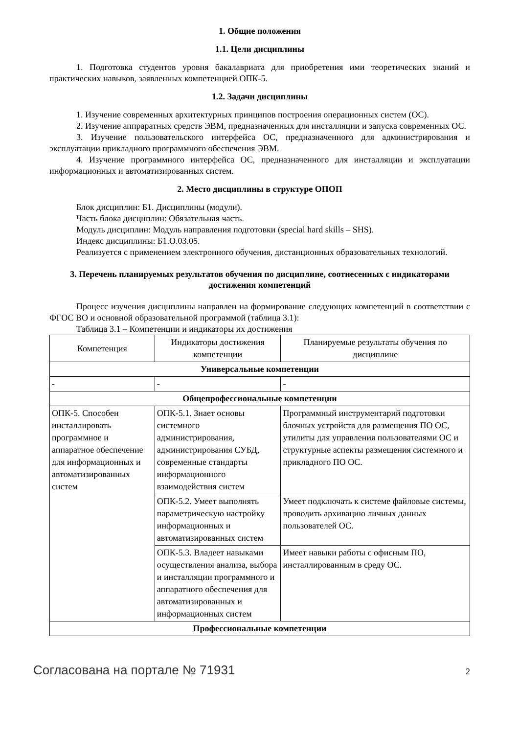1. Общие положения
1.1. Цели дисциплины
1. Подготовка студентов уровня бакалавриата для приобретения ими теоретических знаний и практических навыков, заявленных компетенцией ОПК-5.
1.2. Задачи дисциплины
1. Изучение современных архитектурных принципов построения операционных систем (ОС).
2. Изучение аппраратных средств ЭВМ, предназначенных для инсталляции и запуска современных ОС.
3. Изучение пользовательского интерфейса ОС, предназначенного для администрирования и эксплуатации прикладного программного обеспечения ЭВМ.
4. Изучение программного интерфейса ОС, предназначенного для инсталляции и эксплуатации информационных и автоматизированных систем.
2. Место дисциплины в структуре ОПОП
Блок дисциплин: Б1. Дисциплины (модули).
Часть блока дисциплин: Обязательная часть.
Модуль дисциплин: Модуль направления подготовки (special hard skills – SHS).
Индекс дисциплины: Б1.О.03.05.
Реализуется с применением электронного обучения, дистанционных образовательных технологий.
3. Перечень планируемых результатов обучения по дисциплине, соотнесенных с индикаторами достижения компетенций
Процесс изучения дисциплины направлен на формирование следующих компетенций в соответствии с ФГОС ВО и основной образовательной программой (таблица 3.1):
Таблица 3.1 – Компетенции и индикаторы их достижения
| Компетенция | Индикаторы достижения компетенции | Планируемые результаты обучения по дисциплине |
| --- | --- | --- |
| Универсальные компетенции | | |
| - | - | - |
| Общепрофессиональные компетенции | | |
| ОПК-5. Способен инсталлировать программное и аппаратное обеспечение для информационных и автоматизированных систем | ОПК-5.1. Знает основы системного администрирования, администрирования СУБД, современные стандарты информационного взаимодействия систем | Программный инструментарий подготовки блочных устройств для размещения ПО ОС, утилиты для управления пользователями ОС и структурные аспекты размещения системного и прикладного ПО ОС. |
| | ОПК-5.2. Умеет выполнять параметрическую настройку информационных и автоматизированных систем | Умеет подключать к системе файловые системы, проводить архивацию личных данных пользователей ОС. |
| | ОПК-5.3. Владеет навыками осуществления анализа, выбора и инсталляции программного и аппаратного обеспечения для автоматизированных и информационных систем | Имеет навыки работы с офисным ПО, инсталлированным в среду ОС. |
| Профессиональные компетенции | | |
Согласована на портале № 71931 2